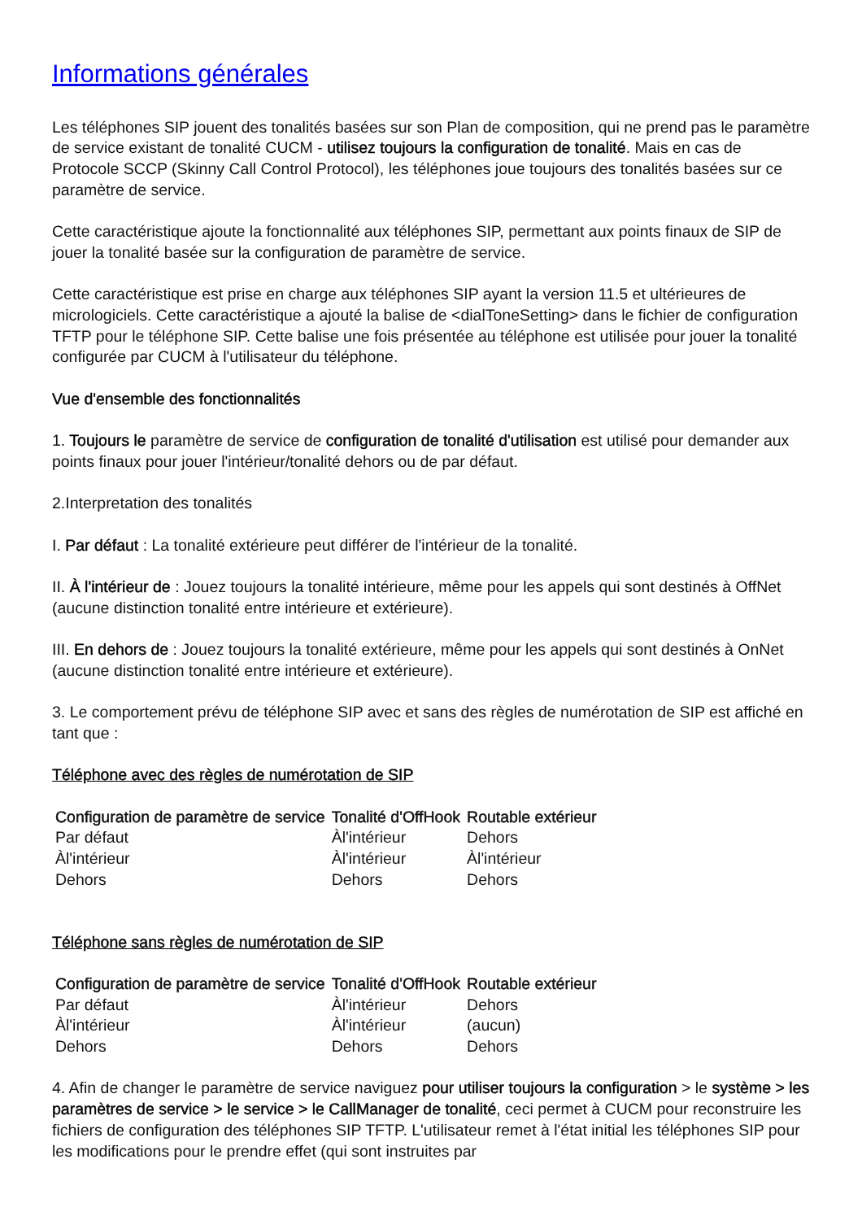Informations générales
Les téléphones SIP jouent des tonalités basées sur son Plan de composition, qui ne prend pas le paramètre de service existant de tonalité CUCM - utilisez toujours la configuration de tonalité. Mais en cas de Protocole SCCP (Skinny Call Control Protocol), les téléphones joue toujours des tonalités basées sur ce paramètre de service.
Cette caractéristique ajoute la fonctionnalité aux téléphones SIP, permettant aux points finaux de SIP de jouer la tonalité basée sur la configuration de paramètre de service.
Cette caractéristique est prise en charge aux téléphones SIP ayant la version 11.5 et ultérieures de micrologiciels. Cette caractéristique a ajouté la balise de <dialToneSetting> dans le fichier de configuration TFTP pour le téléphone SIP. Cette balise une fois présentée au téléphone est utilisée pour jouer la tonalité configurée par CUCM à l'utilisateur du téléphone.
Vue d'ensemble des fonctionnalités
1. Toujours le paramètre de service de configuration de tonalité d'utilisation est utilisé pour demander aux points finaux pour jouer l'intérieur/tonalité dehors ou de par défaut.
2.Interpretation des tonalités
I. Par défaut : La tonalité extérieure peut différer de l'intérieur de la tonalité.
II. À l'intérieur de : Jouez toujours la tonalité intérieure, même pour les appels qui sont destinés à OffNet (aucune distinction tonalité entre intérieure et extérieure).
III. En dehors de : Jouez toujours la tonalité extérieure, même pour les appels qui sont destinés à OnNet (aucune distinction tonalité entre intérieure et extérieure).
3. Le comportement prévu de téléphone SIP avec et sans des règles de numérotation de SIP est affiché en tant que :
Téléphone avec des règles de numérotation de SIP
| Configuration de paramètre de service | Tonalité d'OffHook | Routable extérieur |
| --- | --- | --- |
| Par défaut | Àl'intérieur | Dehors |
| Àl'intérieur | Àl'intérieur | Àl'intérieur |
| Dehors | Dehors | Dehors |
Téléphone sans règles de numérotation de SIP
| Configuration de paramètre de service | Tonalité d'OffHook | Routable extérieur |
| --- | --- | --- |
| Par défaut | Àl'intérieur | Dehors |
| Àl'intérieur | Àl'intérieur | (aucun) |
| Dehors | Dehors | Dehors |
4. Afin de changer le paramètre de service naviguez pour utiliser toujours la configuration > le système > les paramètres de service > le service > le CallManager de tonalité, ceci permet à CUCM pour reconstruire les fichiers de configuration des téléphones SIP TFTP. L'utilisateur remet à l'état initial les téléphones SIP pour les modifications pour le prendre effet (qui sont instruites par